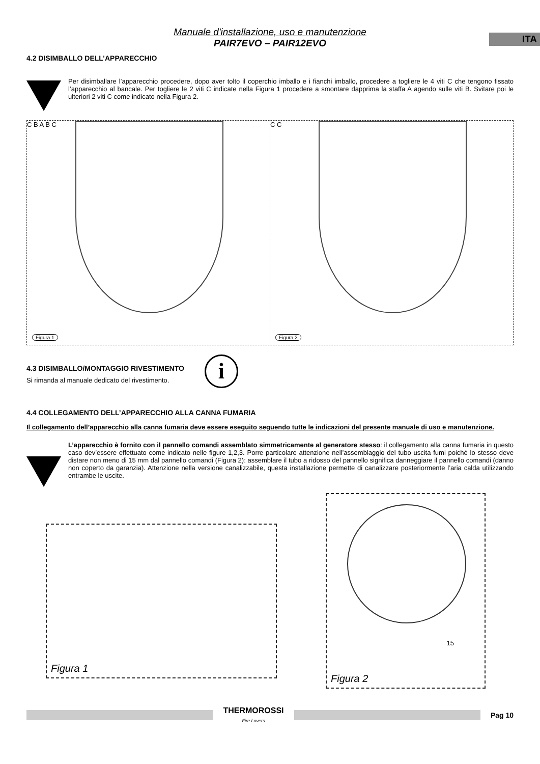ITA
Manuale d'installazione, uso e manutenzione
PAIR7EVO – PAIR12EVO
4.2 DISIMBALLO DELL’APPARECCHIO
Per disimballare l’apparecchio procedere, dopo aver tolto il coperchio imballo e i fianchi imballo, procedere a togliere le 4 viti C che tengono fissato l’apparecchio al bancale. Per togliere le 2 viti C indicate nella Figura 1 procedere a smontare dapprima la staffa A agendo sulle viti B. Svitare poi le ulteriori 2 viti C come indicato nella Figura 2.
C B A B C
Figura 1
C C
Figura 2
4.3 DISIMBALLO/MONTAGGIO RIVESTIMENTO
Si rimanda al manuale dedicato del rivestimento.
i
4.4 COLLEGAMENTO DELL’APPARECCHIO ALLA CANNA FUMARIA
Il collegamento dell’apparecchio alla canna fumaria deve essere eseguito seguendo tutte le indicazioni del presente manuale di uso e manutenzione.
L’apparecchio è fornito con il pannello comandi assemblato simmetricamente al generatore stesso: il collegamento alla canna fumaria in questo caso dev’essere effettuato come indicato nelle figure 1,2,3. Porre particolare attenzione nell’assemblaggio del tubo uscita fumi poiché lo stesso deve distare non meno di 15 mm dal pannello comandi (Figura 2): assemblare il tubo a ridosso del pannello significa danneggiare il pannello comandi (danno non coperto da garanzia). Attenzione nella versione canalizzabile, questa installazione permette di canalizzare posteriormente l’aria calda utilizzando entrambe le uscite.
Figura 1
15
Figura 2
THERMOROSSI
Fire Lovers
Pag 10